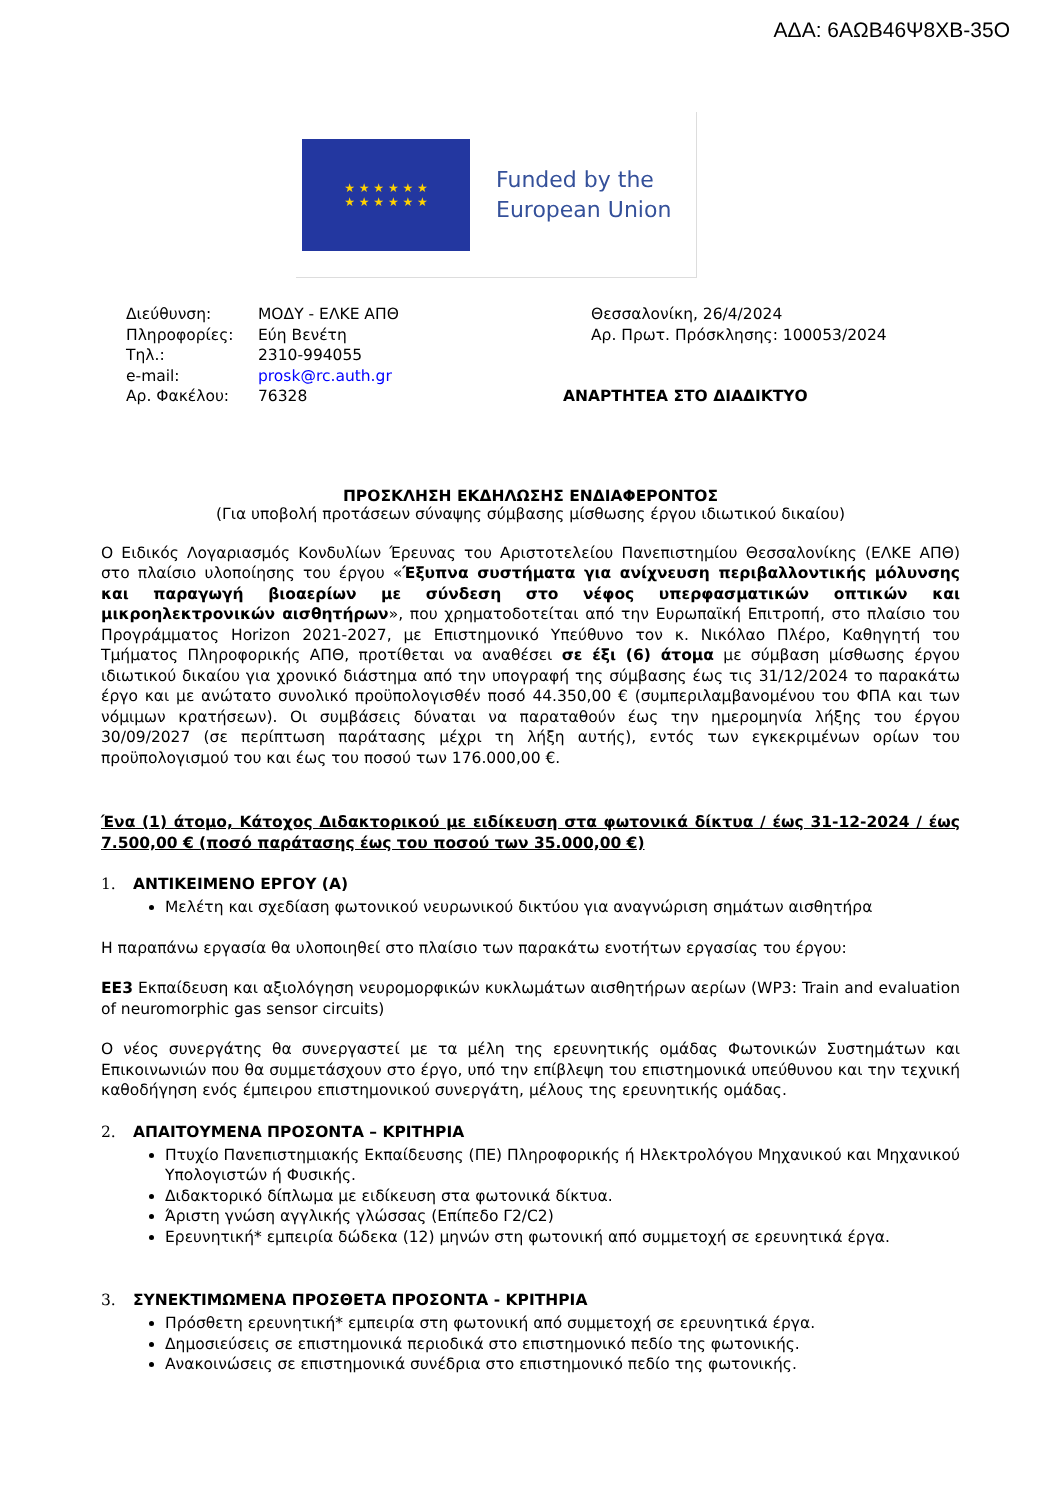ΑΔΑ: 6ΑΩΒ46Ψ8ΧΒ-35Ο
★ ★ ★ ★ ★ ★
★ ★ ★ ★ ★ ★
Funded by the
European Union
Διεύθυνση:
Πληροφορίες:
Τηλ.:
e-mail:
Αρ. Φακέλου:
ΜΟΔΥ - ΕΛΚΕ ΑΠΘ
Εύη Βενέτη
2310-994055
prosk@rc.auth.gr
76328
Θεσσαλονίκη, 26/4/2024
Αρ. Πρωτ. Πρόσκλησης: 100053/2024
ΑΝΑΡΤΗΤΕΑ ΣΤΟ ΔΙΑΔΙΚΤΥΟ
ΠΡΟΣΚΛΗΣΗ ΕΚΔΗΛΩΣΗΣ ΕΝΔΙΑΦΕΡΟΝΤΟΣ
(Για υποβολή προτάσεων σύναψης σύμβασης μίσθωσης έργου ιδιωτικού δικαίου)
Ο Ειδικός Λογαριασμός Κονδυλίων Έρευνας του Αριστοτελείου Πανεπιστημίου Θεσσαλονίκης (ΕΛΚΕ ΑΠΘ) στο πλαίσιο υλοποίησης του έργου «Έξυπνα συστήματα για ανίχνευση περιβαλλοντικής μόλυνσης και παραγωγή βιοαερίων με σύνδεση στο νέφος υπερφασματικών οπτικών και μικροηλεκτρονικών αισθητήρων», που χρηματοδοτείται από την Ευρωπαϊκή Επιτροπή, στο πλαίσιο του Προγράμματος Horizon 2021-2027, με Επιστημονικό Υπεύθυνο τον κ. Νικόλαο Πλέρο, Καθηγητή του Τμήματος Πληροφορικής ΑΠΘ, προτίθεται να αναθέσει σε έξι (6) άτομα με σύμβαση μίσθωσης έργου ιδιωτικού δικαίου για χρονικό διάστημα από την υπογραφή της σύμβασης έως τις 31/12/2024 το παρακάτω έργο και με ανώτατο συνολικό προϋπολογισθέν ποσό 44.350,00 € (συμπεριλαμβανομένου του ΦΠΑ και των νόμιμων κρατήσεων). Οι συμβάσεις δύναται να παραταθούν έως την ημερομηνία λήξης του έργου 30/09/2027 (σε περίπτωση παράτασης μέχρι τη λήξη αυτής), εντός των εγκεκριμένων ορίων του προϋπολογισμού του και έως του ποσού των 176.000,00 €.
Ένα (1) άτομο, Κάτοχος Διδακτορικού με ειδίκευση στα φωτονικά δίκτυα / έως 31-12-2024 / έως 7.500,00 € (ποσό παράτασης έως του ποσού των 35.000,00 €)
1. ΑΝΤΙΚΕΙΜΕΝΟ ΕΡΓΟΥ (Α)
Μελέτη και σχεδίαση φωτονικού νευρωνικού δικτύου για αναγνώριση σημάτων αισθητήρα
Η παραπάνω εργασία θα υλοποιηθεί στο πλαίσιο των παρακάτω ενοτήτων εργασίας του έργου:
ΕΕ3 Εκπαίδευση και αξιολόγηση νευρομορφικών κυκλωμάτων αισθητήρων αερίων (WP3: Train and evaluation of neuromorphic gas sensor circuits)
Ο νέος συνεργάτης θα συνεργαστεί με τα μέλη της ερευνητικής ομάδας Φωτονικών Συστημάτων και Επικοινωνιών που θα συμμετάσχουν στο έργο, υπό την επίβλεψη του επιστημονικά υπεύθυνου και την τεχνική καθοδήγηση ενός έμπειρου επιστημονικού συνεργάτη, μέλους της ερευνητικής ομάδας.
2. ΑΠΑΙΤΟΥΜΕΝΑ ΠΡΟΣΟΝΤΑ – ΚΡΙΤΗΡΙΑ
Πτυχίο Πανεπιστημιακής Εκπαίδευσης (ΠΕ) Πληροφορικής ή Ηλεκτρολόγου Μηχανικού και Μηχανικού Υπολογιστών ή Φυσικής.
Διδακτορικό δίπλωμα με ειδίκευση στα φωτονικά δίκτυα.
Άριστη γνώση αγγλικής γλώσσας (Επίπεδο Γ2/C2)
Ερευνητική* εμπειρία δώδεκα (12) μηνών στη φωτονική από συμμετοχή σε ερευνητικά έργα.
3. ΣΥΝΕΚΤΙΜΩΜΕΝΑ ΠΡΟΣΘΕΤΑ ΠΡΟΣΟΝΤΑ - ΚΡΙΤΗΡΙΑ
Πρόσθετη ερευνητική* εμπειρία στη φωτονική από συμμετοχή σε ερευνητικά έργα.
Δημοσιεύσεις σε επιστημονικά περιοδικά στο επιστημονικό πεδίο της φωτονικής.
Ανακοινώσεις σε επιστημονικά συνέδρια στο επιστημονικό πεδίο της φωτονικής.